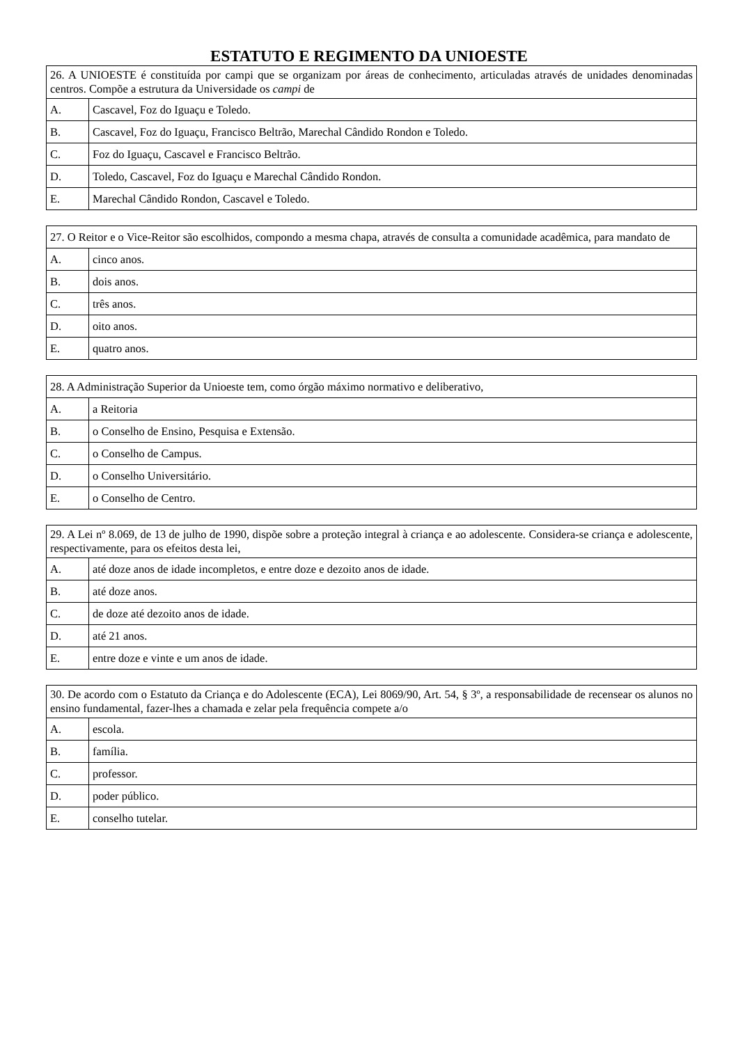ESTATUTO E REGIMENTO DA UNIOESTE
| 26. A UNIOESTE é constituída por campi que se organizam por áreas de conhecimento, articuladas através de unidades denominadas centros. Compõe a estrutura da Universidade os campi de | |
| A. | Cascavel, Foz do Iguaçu e Toledo. |
| B. | Cascavel, Foz do Iguaçu, Francisco Beltrão, Marechal Cândido Rondon e Toledo. |
| C. | Foz do Iguaçu, Cascavel e Francisco Beltrão. |
| D. | Toledo, Cascavel, Foz do Iguaçu e Marechal Cândido Rondon. |
| E. | Marechal Cândido Rondon, Cascavel e Toledo. |
| 27. O Reitor e o Vice-Reitor são escolhidos, compondo a mesma chapa, através de consulta a comunidade acadêmica, para mandato de | |
| A. | cinco anos. |
| B. | dois anos. |
| C. | três anos. |
| D. | oito anos. |
| E. | quatro anos. |
| 28. A Administração Superior da Unioeste tem, como órgão máximo normativo e deliberativo, | |
| A. | a Reitoria |
| B. | o Conselho de Ensino, Pesquisa e Extensão. |
| C. | o Conselho de Campus. |
| D. | o Conselho Universitário. |
| E. | o Conselho de Centro. |
| 29. A Lei nº 8.069, de 13 de julho de 1990, dispõe sobre a proteção integral à criança e ao adolescente. Considera-se criança e adolescente, respectivamente, para os efeitos desta lei, | |
| A. | até doze anos de idade incompletos, e entre doze e dezoito anos de idade. |
| B. | até doze anos. |
| C. | de doze até dezoito anos de idade. |
| D. | até 21 anos. |
| E. | entre doze e vinte e um anos de idade. |
| 30. De acordo com o Estatuto da Criança e do Adolescente (ECA), Lei 8069/90, Art. 54, § 3º, a responsabilidade de recensear os alunos no ensino fundamental, fazer-lhes a chamada e zelar pela frequência compete a/o | |
| A. | escola. |
| B. | família. |
| C. | professor. |
| D. | poder público. |
| E. | conselho tutelar. |